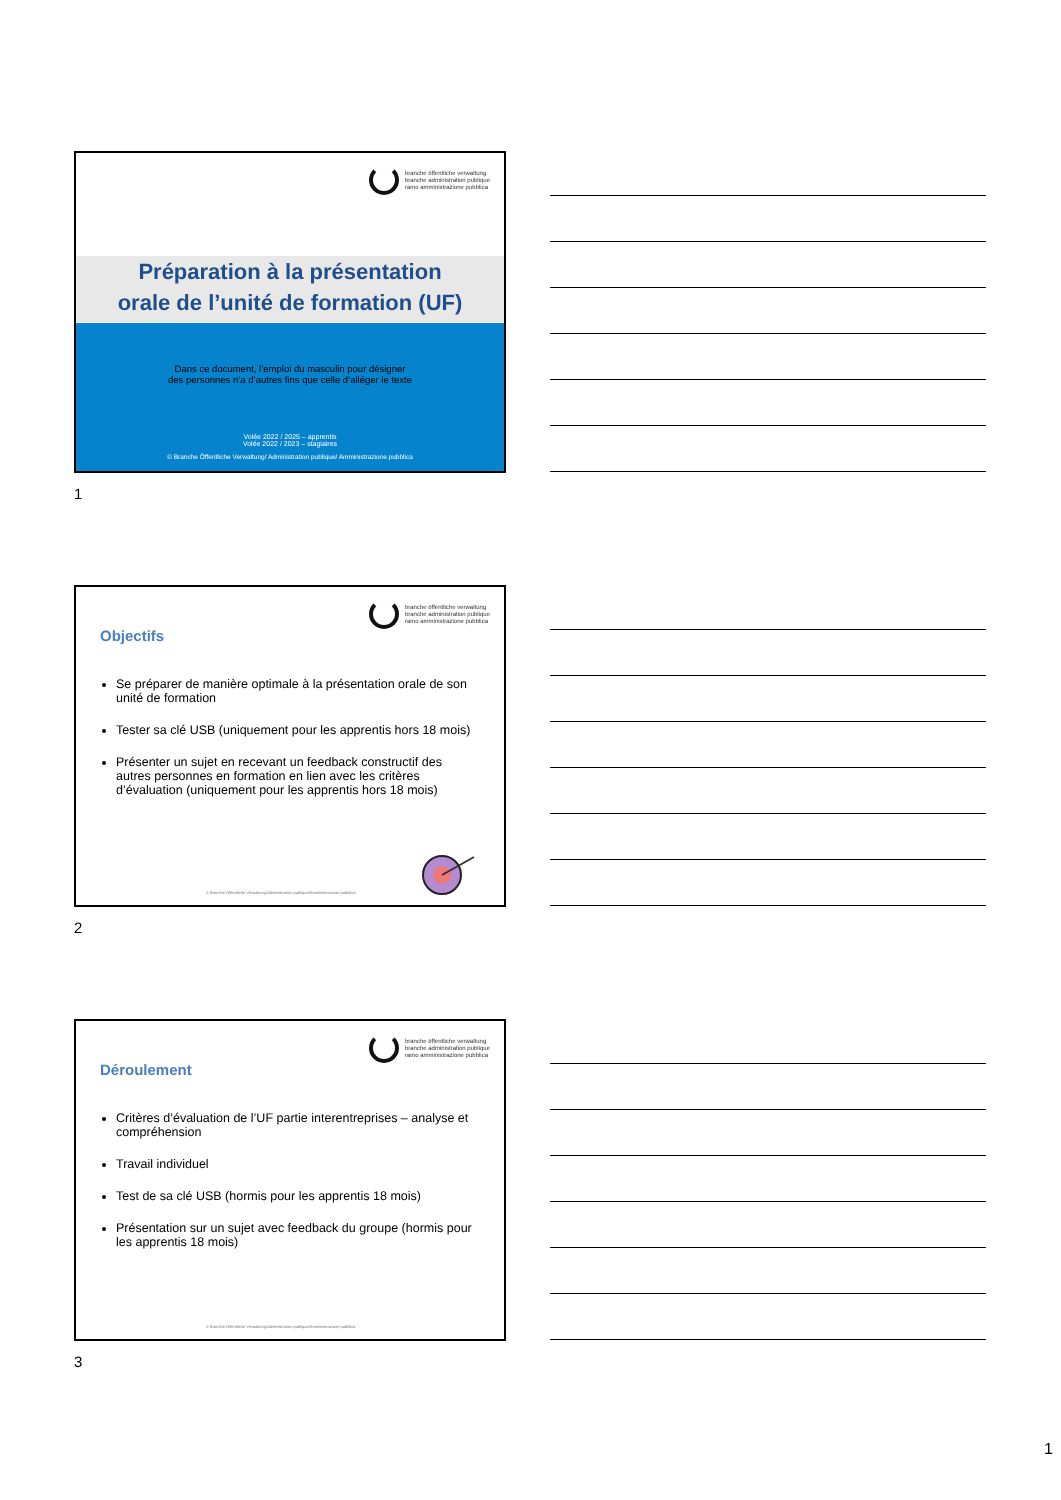branche öffentliche verwaltung
branche administration publique
ramo amministrazione pubblica
Préparation à la présentation
orale de l’unité de formation (UF)
Dans ce document, l’emploi du masculin pour désigner
des personnes n’a d’autres fins que celle d’alléger le texte
Volée 2022 / 2025 – apprentis
Volée 2022 / 2023 – stagiaires
© Branche Öffentliche Verwaltung/ Administration publique/ Amministrazione pubblica
1
branche öffentliche verwaltung
branche administration publique
ramo amministrazione pubblica
Objectifs
Se préparer de manière optimale à la présentation orale de son unité de formation
Tester sa clé USB (uniquement pour les apprentis hors 18 mois)
Présenter un sujet en recevant un feedback constructif des autres personnes en formation en lien avec les critères d’évaluation (uniquement pour les apprentis hors 18 mois)
© Branche Öffentliche Verwaltung/Administration publique/Amministrazione pubblica
2
branche öffentliche verwaltung
branche administration publique
ramo amministrazione pubblica
Déroulement
Critères d’évaluation de l’UF partie interentreprises – analyse et compréhension
Travail individuel
Test de sa clé USB (hormis pour les apprentis 18 mois)
Présentation sur un sujet avec feedback du groupe (hormis pour les apprentis 18 mois)
© Branche Öffentliche Verwaltung/Administration publique/Amministrazione pubblica
3
1